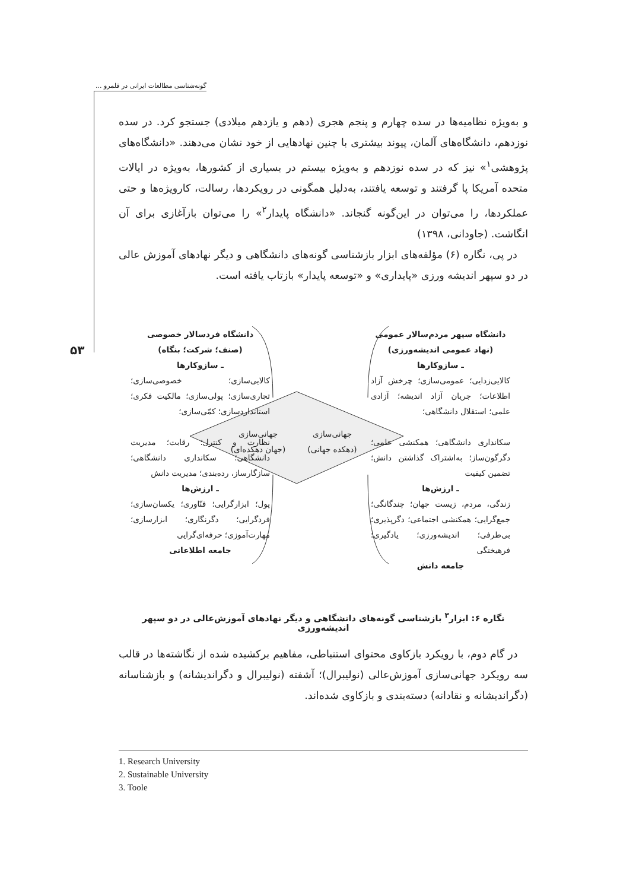گونه‌شناسی مطالعات ایرانی در قلمرو ...
۵۳
و به‌ویژه نظامیه‌ها در سده چهارم و پنجم هجری (دهم و یازدهم میلادی) جستجو کرد. در سده نوزدهم، دانشگاه‌های آلمان، پیوند بیشتری با چنین نهادهایی از خود نشان می‌دهند. «دانشگاه‌های پژوهشی<sup>۱</sup>» نیز که در سده نوزدهم و به‌ویژه بیستم در بسیاری از کشورها، به‌ویژه در ایالات متحده آمریکا پا گرفتند و توسعه یافتند، به‌دلیل همگونی در رویکردها، رسالت، کارویژه‌ها و حتی عملکردها، را می‌توان در این‌گونه گنجاند. «دانشگاه پایدار<sup>۲</sup>» را می‌توان بازآغازی برای آن انگاشت. (جاودانی، ۱۳۹۸)
در پی، نگاره (۶) مؤلفه‌های ابزار بازشناسی گونه‌های دانشگاهی و دیگر نهادهای آموزش عالی در دو سپهر اندیشه ورزی «پایداری» و «توسعه پایدار» بازتاب یافته است.
دانشگاه سپهر مردم‌سالار عمومی
(نهاد عمومی اندیشه‌ورزی)
ـ سازوکارها
کالایی‌زدایی؛ عمومی‌سازی؛ چرخش آزاد اطلاعات؛ جریان آزاد اندیشه؛ آزادی علمی؛ استقلال دانشگاهی؛
سکانداری دانشگاهی؛ همکنشی علمی؛ دگرگون‌ساز؛ به‌اشتراک گذاشتن دانش؛ تضمین کیفیت
ـ ارزش‌ها
زندگی، مردم، زیست جهان؛ چندگانگی؛ جمع‌گرایی؛ همکنشی اجتماعی؛ دگرپذیری؛ بی‌طرفی؛ اندیشه‌ورزی؛ یادگیری؛ فرهیختگی
جامعه دانش
جهانی‌سازی
(دهکده جهانی)
جهانی‌سازی
(جهان دهکده‌ای)
دانشگاه فردسالار خصوصی
(صنف؛ شرکت؛ بنگاه)
ـ سازوکارها
کالایی‌سازی؛ خصوصی‌سازی؛ تجاری‌سازی؛ پولی‌سازی؛ مالکیت فکری؛ استانداردسازی؛ کمّی‌سازی؛
نظارت و کنترل؛ رقابت؛ مدیریت دانشگاهی؛ سکانداری دانشگاهی؛ سازگارساز، رده‌بندی؛ مدیریت دانش
ـ ارزش‌ها
پول؛ ابزارگرایی؛ فنّاوری؛ یکسان‌سازی؛ فردگرایی؛ دگرنگاری؛ ابزارسازی؛ مهارت‌آموزی؛ حرفه‌ای‌گرایی
جامعه اطلاعاتی
نگاره ۶: ابزار<sup>۳</sup> بازشناسی گونه‌های دانشگاهی و دیگر نهادهای آموزش‌عالی در دو سپهر اندیشه‌ورزی
در گام دوم، با رویکرد بازکاوی محتوای استنباطی، مفاهیم برکشیده شده از نگاشته‌ها در قالب سه رویکرد جهانی‌سازی آموزش‌عالی (نولیبرال)؛ آشفته (نولیبرال و دگراندیشانه) و بازشناسانه (دگراندیشانه و نقادانه) دسته‌بندی و بازکاوی شده‌اند.
1. Research University
2. Sustainable University
3. Toole